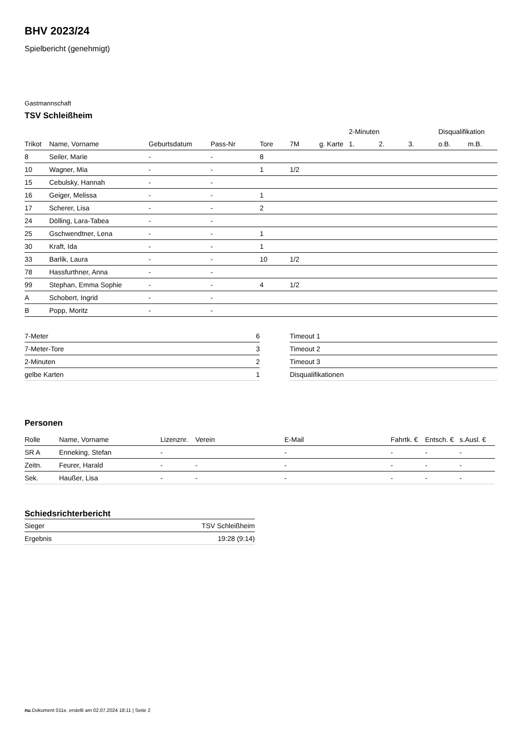BHV 2023/24
Spielbericht (genehmigt)
Gastmannschaft
TSV Schleißheim
| | | | | | | | 2-Minuten | | | Disqualifikation | |
| --- | --- | --- | --- | --- | --- | --- | --- | --- | --- | --- | --- |
| Trikot | Name, Vorname | Geburtsdatum | Pass-Nr | Tore | 7M | g. Karte | 1. | 2. | 3. | o.B. | m.B. |
| 8 | Seiler, Marie | - | - | 8 | | | | | | | |
| 10 | Wagner, Mia | - | - | 1 | 1/2 | | | | | | |
| 15 | Cebulsky, Hannah | - | - | | | | | | | | |
| 16 | Geiger, Melissa | - | - | 1 | | | | | | | |
| 17 | Scherer, Lisa | - | - | 2 | | | | | | | |
| 24 | Dölling, Lara-Tabea | - | - | | | | | | | | |
| 25 | Gschwendtner, Lena | - | - | 1 | | | | | | | |
| 30 | Kraft, Ida | - | - | 1 | | | | | | | |
| 33 | Barlik, Laura | - | - | 10 | 1/2 | | | | | | |
| 78 | Hassfurthner, Anna | - | - | | | | | | | | |
| 99 | Stephan, Emma Sophie | - | - | 4 | 1/2 | | | | | | |
| A | Schobert, Ingrid | - | - | | | | | | | | |
| B | Popp, Moritz | - | - | | | | | | | | |
| 7-Meter | 6 |
| 7-Meter-Tore | 3 |
| 2-Minuten | 2 |
| gelbe Karten | 1 |
| Timeout 1 |
| Timeout 2 |
| Timeout 3 |
| Disqualifikationen |
Personen
| Rolle | Name, Vorname | Lizenznr. | Verein | E-Mail | Fahrtk. € | Entsch. € | s.Ausl. € |
| --- | --- | --- | --- | --- | --- | --- | --- |
| SR A | Enneking, Stefan | - | | - | - | - | - |
| Zeitn. | Feurer, Harald | - | - | - | - | - | - |
| Sek. | Haußer, Lisa | - | - | - | - | - | - |
Schiedsrichterbericht
| Sieger | TSV Schleißheim |
| Ergebnis | 19:28 (9:14) |
nu.Dokument 011e, erstellt am 02.07.2024 18:11 | Seite 2